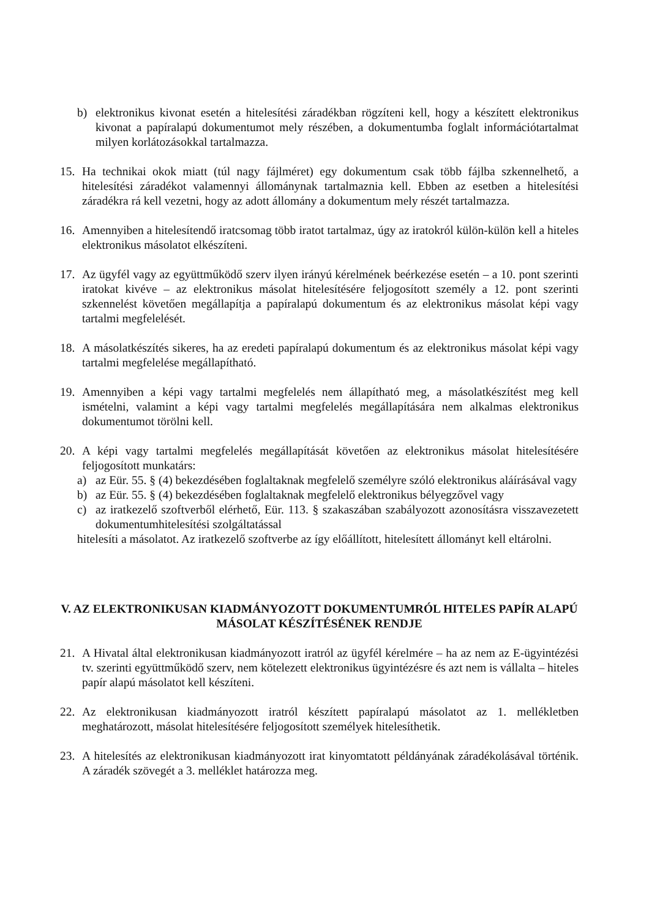b) elektronikus kivonat esetén a hitelesítési záradékban rögzíteni kell, hogy a készített elektronikus kivonat a papíralapú dokumentumot mely részében, a dokumentumba foglalt információtartalmat milyen korlátozásokkal tartalmazza.
15. Ha technikai okok miatt (túl nagy fájlméret) egy dokumentum csak több fájlba szkennelhető, a hitelesítési záradékot valamennyi állománynak tartalmaznia kell. Ebben az esetben a hitelesítési záradékra rá kell vezetni, hogy az adott állomány a dokumentum mely részét tartalmazza.
16. Amennyiben a hitelesítendő iratcsomag több iratot tartalmaz, úgy az iratokról külön-külön kell a hiteles elektronikus másolatot elkészíteni.
17. Az ügyfél vagy az együttműködő szerv ilyen irányú kérelmének beérkezése esetén – a 10. pont szerinti iratokat kivéve – az elektronikus másolat hitelesítésére feljogosított személy a 12. pont szerinti szkennelést követően megállapítja a papíralapú dokumentum és az elektronikus másolat képi vagy tartalmi megfelelését.
18. A másolatkészítés sikeres, ha az eredeti papíralapú dokumentum és az elektronikus másolat képi vagy tartalmi megfelelése megállapítható.
19. Amennyiben a képi vagy tartalmi megfelelés nem állapítható meg, a másolatkészítést meg kell ismételni, valamint a képi vagy tartalmi megfelelés megállapítására nem alkalmas elektronikus dokumentumot törölni kell.
20. A képi vagy tartalmi megfelelés megállapítását követően az elektronikus másolat hitelesítésére feljogosított munkatárs:
a) az Eür. 55. § (4) bekezdésében foglaltaknak megfelelő személyre szóló elektronikus aláírásával vagy
b) az Eür. 55. § (4) bekezdésében foglaltaknak megfelelő elektronikus bélyegzővel vagy
c) az iratkezelő szoftverből elérhető, Eür. 113. § szakaszában szabályozott azonosításra visszavezetett dokumentumhitelesítési szolgáltatással
hitelesíti a másolatot. Az iratkezelő szoftverbe az így előállított, hitelesített állományt kell eltárolni.
V. AZ ELEKTRONIKUSAN KIADMÁNYOZOTT DOKUMENTUMRÓL HITELES PAPÍR ALAPÚ MÁSOLAT KÉSZÍTÉSÉNEK RENDJE
21. A Hivatal által elektronikusan kiadmányozott iratról az ügyfél kérelmére – ha az nem az E-ügyintézési tv. szerinti együttműködő szerv, nem kötelezett elektronikus ügyintézésre és azt nem is vállalta – hiteles papír alapú másolatot kell készíteni.
22. Az elektronikusan kiadmányozott iratról készített papíralapú másolatot az 1. mellékletben meghatározott, másolat hitelesítésére feljogosított személyek hitelesíthetik.
23. A hitelesítés az elektronikusan kiadmányozott irat kinyomtatott példányának záradékolásával történik. A záradék szövegét a 3. melléklet határozza meg.